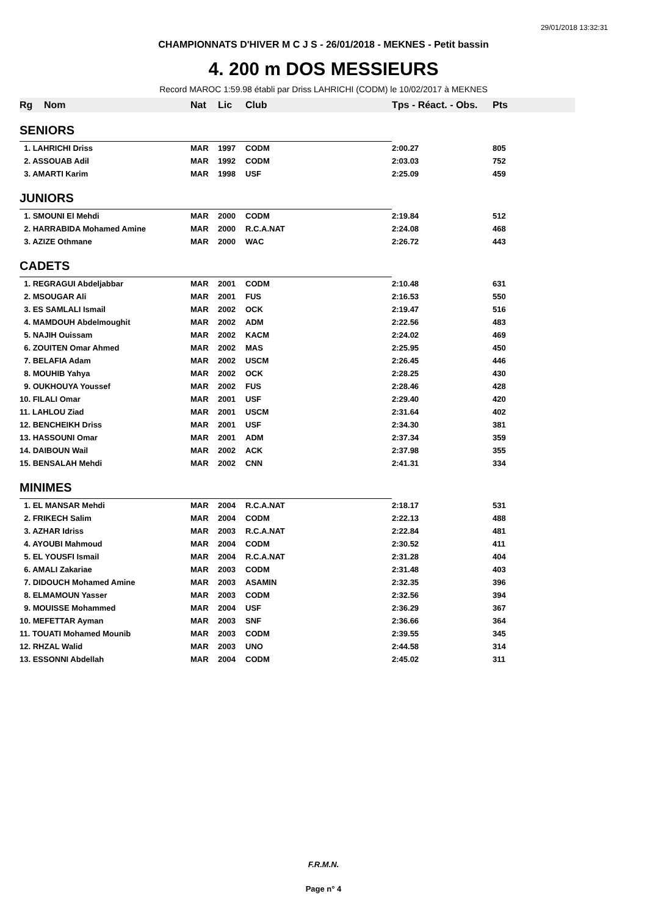29/01/2018 13:32:31
CHAMPIONNATS D'HIVER M C J S - 26/01/2018 - MEKNES - Petit bassin
4. 200 m DOS MESSIEURS
Record MAROC 1:59.98 établi par Driss LAHRICHI (CODM) le 10/02/2017 à MEKNES
| Rg | Nom | Nat | Lic | Club | Tps - Réact. - Obs. | Pts |
| --- | --- | --- | --- | --- | --- | --- |
| SENIORS | | | | | | |
| 1. LAHRICHI Driss | | MAR | 1997 | CODM | 2:00.27 | 805 |
| 2. ASSOUAB Adil | | MAR | 1992 | CODM | 2:03.03 | 752 |
| 3. AMARTI Karim | | MAR | 1998 | USF | 2:25.09 | 459 |
| JUNIORS | | | | | | |
| 1. SMOUNI El Mehdi | | MAR | 2000 | CODM | 2:19.84 | 512 |
| 2. HARRABIDA Mohamed Amine | | MAR | 2000 | R.C.A.NAT | 2:24.08 | 468 |
| 3. AZIZE Othmane | | MAR | 2000 | WAC | 2:26.72 | 443 |
| CADETS | | | | | | |
| 1. REGRAGUI Abdeljabbar | | MAR | 2001 | CODM | 2:10.48 | 631 |
| 2. MSOUGAR Ali | | MAR | 2001 | FUS | 2:16.53 | 550 |
| 3. ES SAMLALI Ismail | | MAR | 2002 | OCK | 2:19.47 | 516 |
| 4. MAMDOUH Abdelmoughit | | MAR | 2002 | ADM | 2:22.56 | 483 |
| 5. NAJIH Ouissam | | MAR | 2002 | KACM | 2:24.02 | 469 |
| 6. ZOUITEN Omar Ahmed | | MAR | 2002 | MAS | 2:25.95 | 450 |
| 7. BELAFIA Adam | | MAR | 2002 | USCM | 2:26.45 | 446 |
| 8. MOUHIB Yahya | | MAR | 2002 | OCK | 2:28.25 | 430 |
| 9. OUKHOUYA Youssef | | MAR | 2002 | FUS | 2:28.46 | 428 |
| 10. FILALI Omar | | MAR | 2001 | USF | 2:29.40 | 420 |
| 11. LAHLOU Ziad | | MAR | 2001 | USCM | 2:31.64 | 402 |
| 12. BENCHEIKH Driss | | MAR | 2001 | USF | 2:34.30 | 381 |
| 13. HASSOUNI Omar | | MAR | 2001 | ADM | 2:37.34 | 359 |
| 14. DAIBOUN Wail | | MAR | 2002 | ACK | 2:37.98 | 355 |
| 15. BENSALAH Mehdi | | MAR | 2002 | CNN | 2:41.31 | 334 |
| MINIMES | | | | | | |
| 1. EL MANSAR Mehdi | | MAR | 2004 | R.C.A.NAT | 2:18.17 | 531 |
| 2. FRIKECH Salim | | MAR | 2004 | CODM | 2:22.13 | 488 |
| 3. AZHAR Idriss | | MAR | 2003 | R.C.A.NAT | 2:22.84 | 481 |
| 4. AYOUBI Mahmoud | | MAR | 2004 | CODM | 2:30.52 | 411 |
| 5. EL YOUSFI Ismail | | MAR | 2004 | R.C.A.NAT | 2:31.28 | 404 |
| 6. AMALI Zakariae | | MAR | 2003 | CODM | 2:31.48 | 403 |
| 7. DIDOUCH Mohamed Amine | | MAR | 2003 | ASAMIN | 2:32.35 | 396 |
| 8. ELMAMOUN Yasser | | MAR | 2003 | CODM | 2:32.56 | 394 |
| 9. MOUISSE Mohammed | | MAR | 2004 | USF | 2:36.29 | 367 |
| 10. MEFETTAR Ayman | | MAR | 2003 | SNF | 2:36.66 | 364 |
| 11. TOUATI Mohamed Mounib | | MAR | 2003 | CODM | 2:39.55 | 345 |
| 12. RHZAL Walid | | MAR | 2003 | UNO | 2:44.58 | 314 |
| 13. ESSONNI Abdellah | | MAR | 2004 | CODM | 2:45.02 | 311 |
F.R.M.N.
Page n° 4